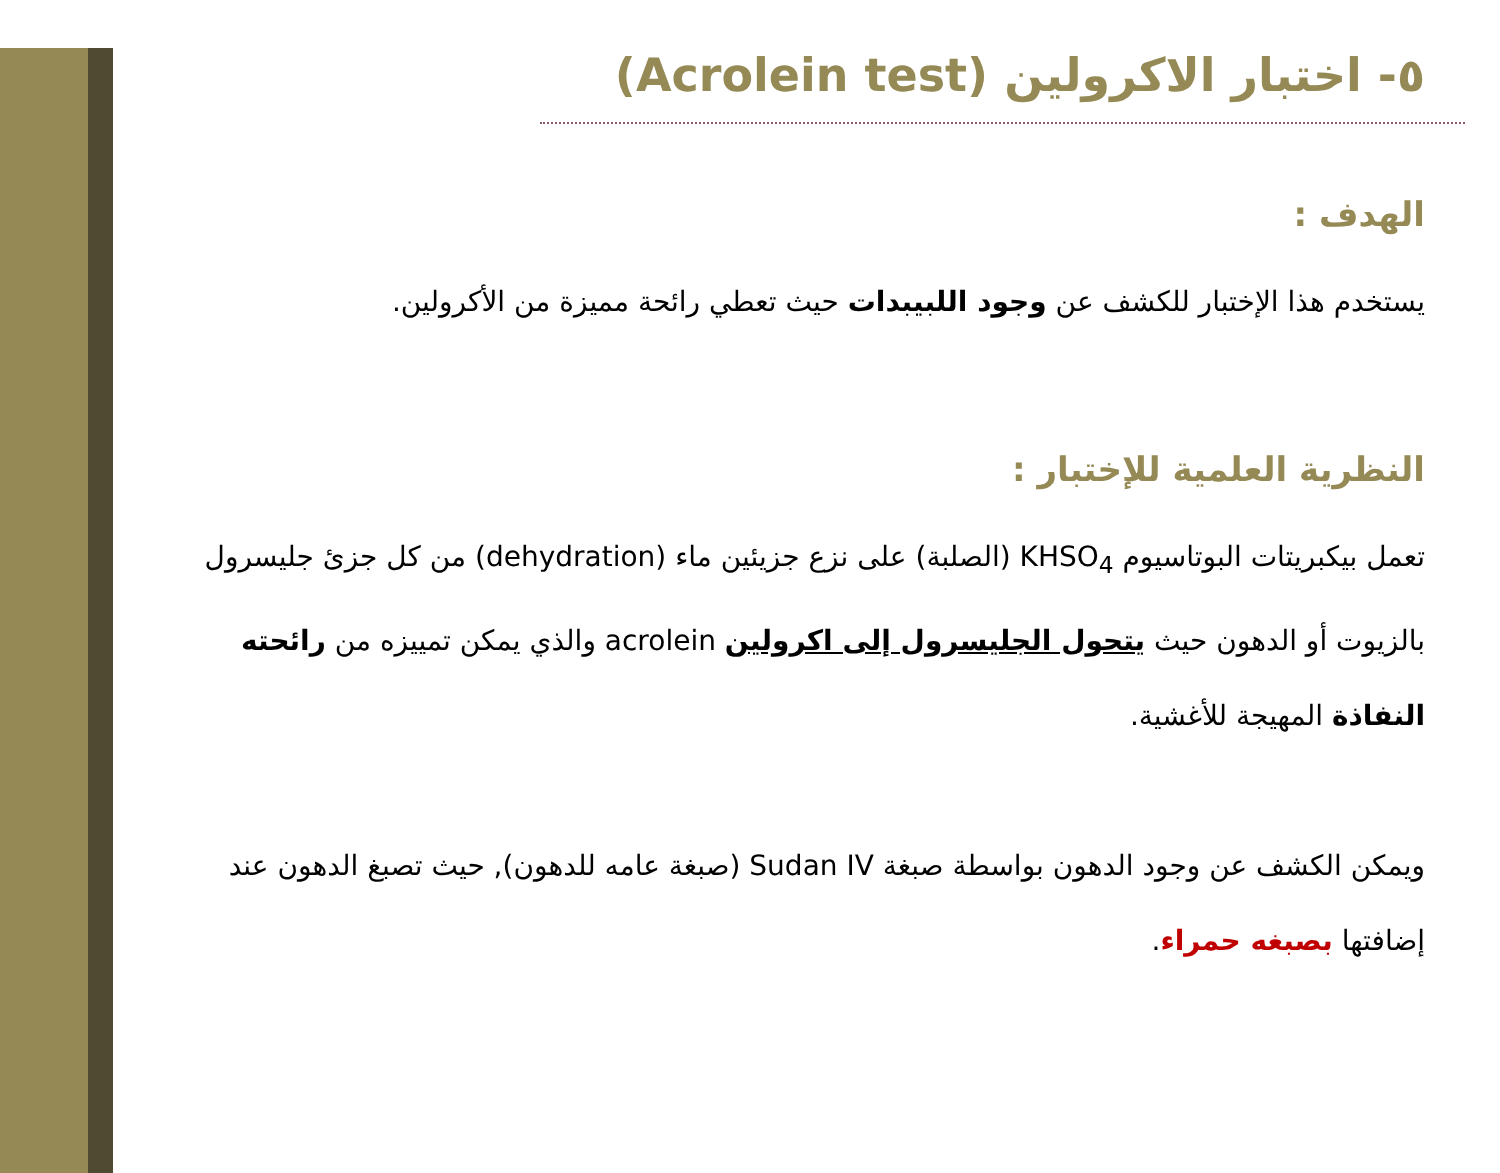٥- اختبار الاكرولين (Acrolein test)
الهدف :
يستخدم هذا الإختبار للكشف عن وجود اللبيبدات حيث تعطي رائحة مميزة من الأكرولين.
النظرية العلمية للإختبار :
تعمل بيكبريتات البوتاسيوم KHSO<sub>4</sub> (الصلبة) على نزع جزيئين ماء (dehydration) من كل جزئ جليسرول بالزيوت أو الدهون حيث يتحول الجليسرول إلى اكرولين acrolein والذي يمكن تمييزه من رائحته النفاذة المهيجة للأغشية.
ويمكن الكشف عن وجود الدهون بواسطة صبغة Sudan IV (صبغة عامه للدهون), حيث تصبغ الدهون عند إضافتها بصبغه حمراء.